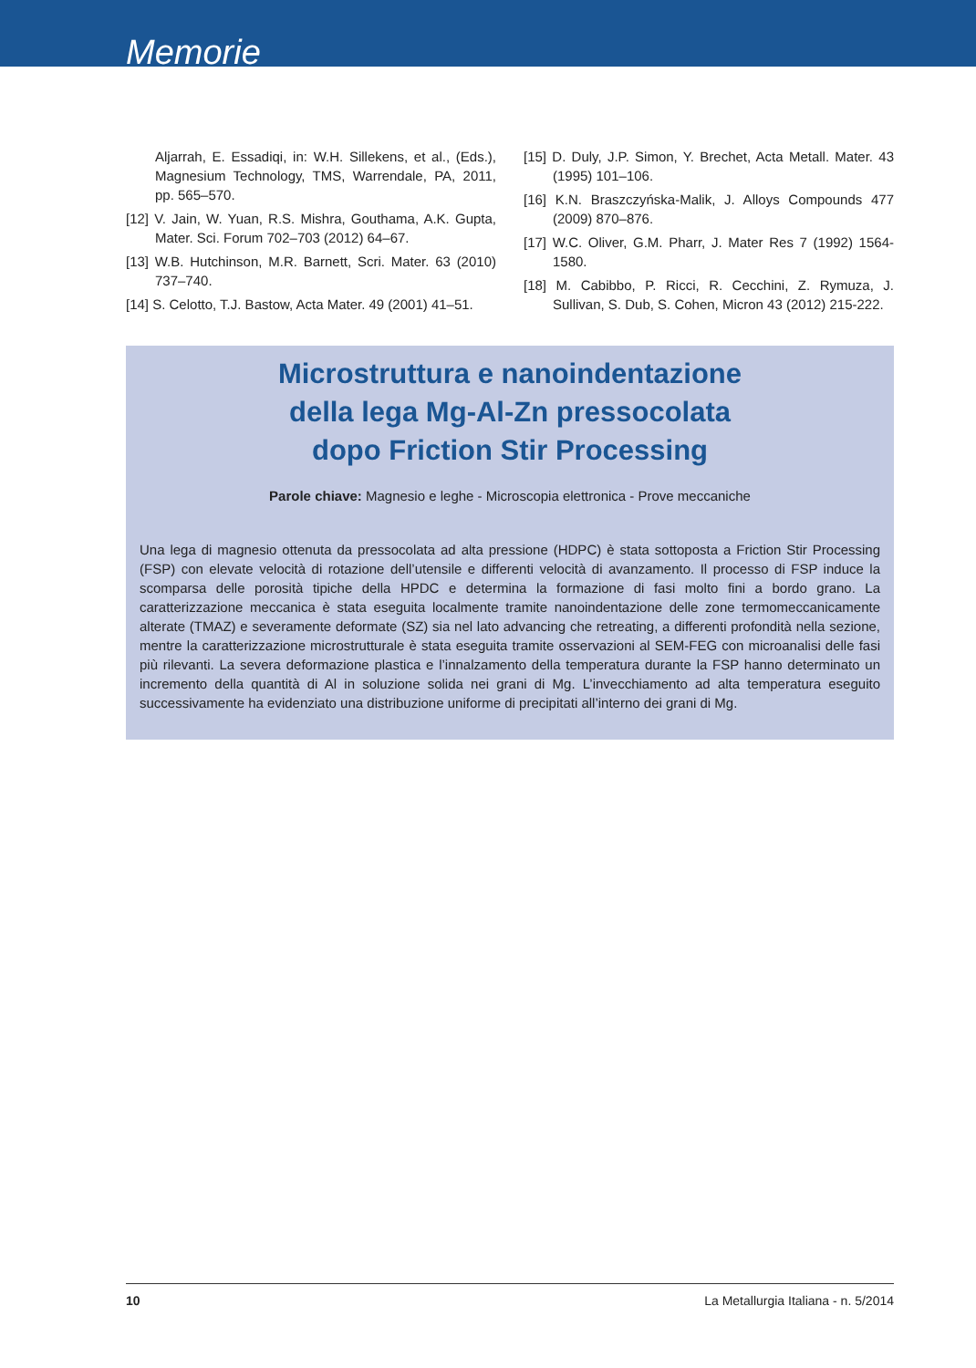Memorie
Aljarrah, E. Essadiqi, in: W.H. Sillekens, et al., (Eds.), Magnesium Technology, TMS, Warrendale, PA, 2011, pp. 565–570.
[12] V. Jain, W. Yuan, R.S. Mishra, Gouthama, A.K. Gupta, Mater. Sci. Forum 702–703 (2012) 64–67.
[13] W.B. Hutchinson, M.R. Barnett, Scri. Mater. 63 (2010) 737–740.
[14] S. Celotto, T.J. Bastow, Acta Mater. 49 (2001) 41–51.
[15] D. Duly, J.P. Simon, Y. Brechet, Acta Metall. Mater. 43 (1995) 101–106.
[16] K.N. Braszczyńska-Malik, J. Alloys Compounds 477 (2009) 870–876.
[17] W.C. Oliver, G.M. Pharr, J. Mater Res 7 (1992) 1564-1580.
[18] M. Cabibbo, P. Ricci, R. Cecchini, Z. Rymuza, J. Sullivan, S. Dub, S. Cohen, Micron 43 (2012) 215-222.
Microstruttura e nanoindentazione
della lega Mg-Al-Zn pressocolata
dopo Friction Stir Processing
Parole chiave: Magnesio e leghe - Microscopia elettronica - Prove meccaniche
Una lega di magnesio ottenuta da pressocolata ad alta pressione (HDPC) è stata sottoposta a Friction Stir Processing (FSP) con elevate velocità di rotazione dell’utensile e differenti velocità di avanzamento. Il processo di FSP induce la scomparsa delle porosità tipiche della HPDC e determina la formazione di fasi molto fini a bordo grano. La caratterizzazione meccanica è stata eseguita localmente tramite nanoindentazione delle zone termomeccanicamente alterate (TMAZ) e severamente deformate (SZ) sia nel lato advancing che retreating, a differenti profondità nella sezione, mentre la caratterizzazione microstrutturale è stata eseguita tramite osservazioni al SEM-FEG con microanalisi delle fasi più rilevanti. La severa deformazione plastica e l’innalzamento della temperatura durante la FSP hanno determinato un incremento della quantità di Al in soluzione solida nei grani di Mg. L’invecchiamento ad alta temperatura eseguito successivamente ha evidenziato una distribuzione uniforme di precipitati all’interno dei grani di Mg.
10 La Metallurgia Italiana - n. 5/2014